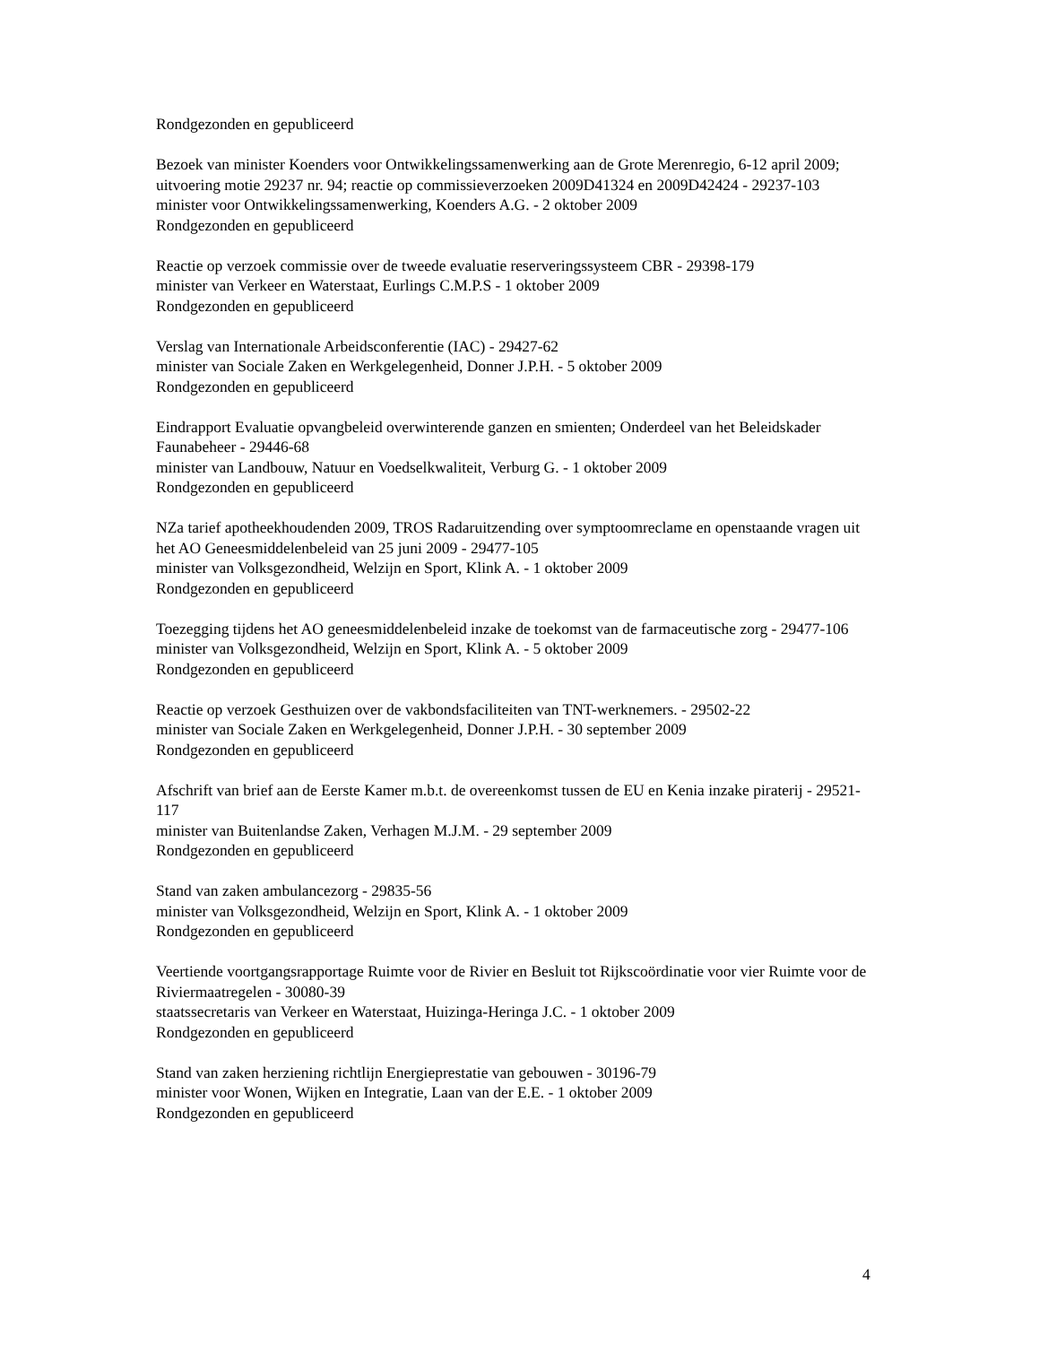Rondgezonden en gepubliceerd
Bezoek van minister Koenders voor Ontwikkelingssamenwerking aan de Grote Merenregio, 6-12 april 2009; uitvoering motie 29237 nr. 94; reactie op commissieverzoeken 2009D41324 en 2009D42424 - 29237-103
minister voor Ontwikkelingssamenwerking, Koenders A.G. - 2 oktober 2009
Rondgezonden en gepubliceerd
Reactie op verzoek commissie over de tweede evaluatie reserveringssysteem CBR - 29398-179
minister van Verkeer en Waterstaat, Eurlings C.M.P.S - 1 oktober 2009
Rondgezonden en gepubliceerd
Verslag van Internationale Arbeidsconferentie (IAC) - 29427-62
minister van Sociale Zaken en Werkgelegenheid, Donner J.P.H. - 5 oktober 2009
Rondgezonden en gepubliceerd
Eindrapport Evaluatie opvangbeleid overwinterende ganzen en smienten; Onderdeel van het Beleidskader Faunabeheer - 29446-68
minister van Landbouw, Natuur en Voedselkwaliteit, Verburg G. - 1 oktober 2009
Rondgezonden en gepubliceerd
NZa tarief apotheekhoudenden 2009, TROS Radaruitzending over symptoomreclame en openstaande vragen uit het AO Geneesmiddelenbeleid van 25 juni 2009 - 29477-105
minister van Volksgezondheid, Welzijn en Sport, Klink A. - 1 oktober 2009
Rondgezonden en gepubliceerd
Toezegging tijdens het AO geneesmiddelenbeleid inzake de toekomst van de farmaceutische zorg - 29477-106
minister van Volksgezondheid, Welzijn en Sport, Klink A. - 5 oktober 2009
Rondgezonden en gepubliceerd
Reactie op verzoek Gesthuizen over de vakbondsfaciliteiten van TNT-werknemers. - 29502-22
minister van Sociale Zaken en Werkgelegenheid, Donner J.P.H. - 30 september 2009
Rondgezonden en gepubliceerd
Afschrift van brief aan de Eerste Kamer m.b.t. de overeenkomst tussen de EU en Kenia inzake piraterij - 29521-117
minister van Buitenlandse Zaken, Verhagen M.J.M. - 29 september 2009
Rondgezonden en gepubliceerd
Stand van zaken ambulancezorg - 29835-56
minister van Volksgezondheid, Welzijn en Sport, Klink A. - 1 oktober 2009
Rondgezonden en gepubliceerd
Veertiende voortgangsrapportage Ruimte voor de Rivier en Besluit tot Rijkscoördinatie voor vier Ruimte voor de Riviermaatregelen - 30080-39
staatssecretaris van Verkeer en Waterstaat, Huizinga-Heringa J.C. - 1 oktober 2009
Rondgezonden en gepubliceerd
Stand van zaken herziening richtlijn Energieprestatie van gebouwen - 30196-79
minister voor Wonen, Wijken en Integratie, Laan van der E.E. - 1 oktober 2009
Rondgezonden en gepubliceerd
4